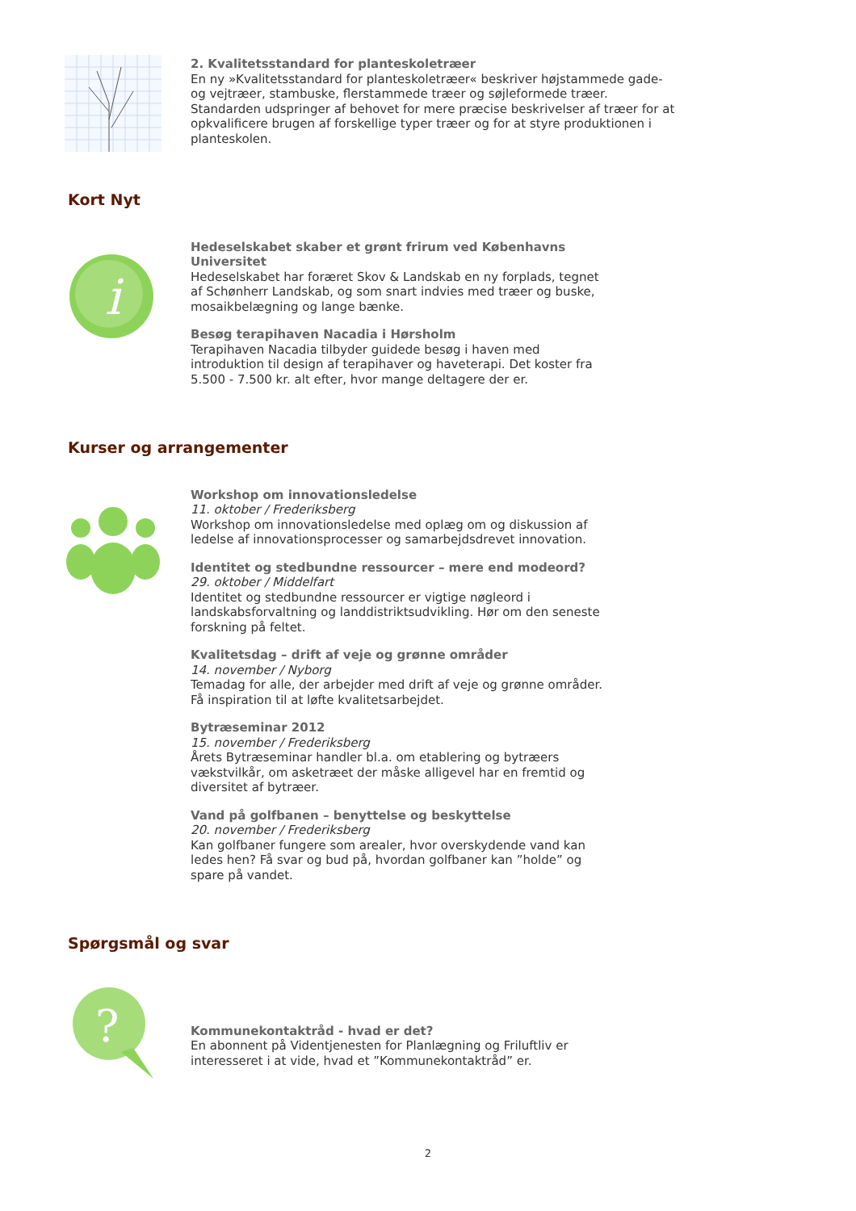2. Kvalitetsstandard for planteskoletræer
En ny »Kvalitetsstandard for planteskoletræer« beskriver højstammede gade- og vejtræer, stambuske, flerstammede træer og søjleformede træer. Standarden udspringer af behovet for mere præcise beskrivelser af træer for at opkvalificere brugen af forskellige typer træer og for at styre produktionen i planteskolen.
Kort Nyt
i
Hedeselskabet skaber et grønt frirum ved Københavns Universitet
Hedeselskabet har foræret Skov & Landskab en ny forplads, tegnet af Schønherr Landskab, og som snart indvies med træer og buske, mosaikbelægning og lange bænke.
Besøg terapihaven Nacadia i Hørsholm
Terapihaven Nacadia tilbyder guidede besøg i haven med introduktion til design af terapihaver og haveterapi. Det koster fra 5.500 - 7.500 kr. alt efter, hvor mange deltagere der er.
Kurser og arrangementer
Workshop om innovationsledelse
11. oktober / Frederiksberg
Workshop om innovationsledelse med oplæg om og diskussion af ledelse af innovationsprocesser og samarbejdsdrevet innovation.
Identitet og stedbundne ressourcer – mere end modeord?
29. oktober / Middelfart
Identitet og stedbundne ressourcer er vigtige nøgleord i landskabsforvaltning og landdistriktsudvikling. Hør om den seneste forskning på feltet.
Kvalitetsdag – drift af veje og grønne områder
14. november / Nyborg
Temadag for alle, der arbejder med drift af veje og grønne områder. Få inspiration til at løfte kvalitetsarbejdet.
Bytræseminar 2012
15. november / Frederiksberg
Årets Bytræseminar handler bl.a. om etablering og bytræers vækstvilkår, om asketræet der måske alligevel har en fremtid og diversitet af bytræer.
Vand på golfbanen – benyttelse og beskyttelse
20. november / Frederiksberg
Kan golfbaner fungere som arealer, hvor overskydende vand kan ledes hen? Få svar og bud på, hvordan golfbaner kan ”holde” og spare på vandet.
Spørgsmål og svar
?
Kommunekontaktråd - hvad er det?
En abonnent på Videntjenesten for Planlægning og Friluftliv er interesseret i at vide, hvad et ”Kommunekontaktråd” er.
2